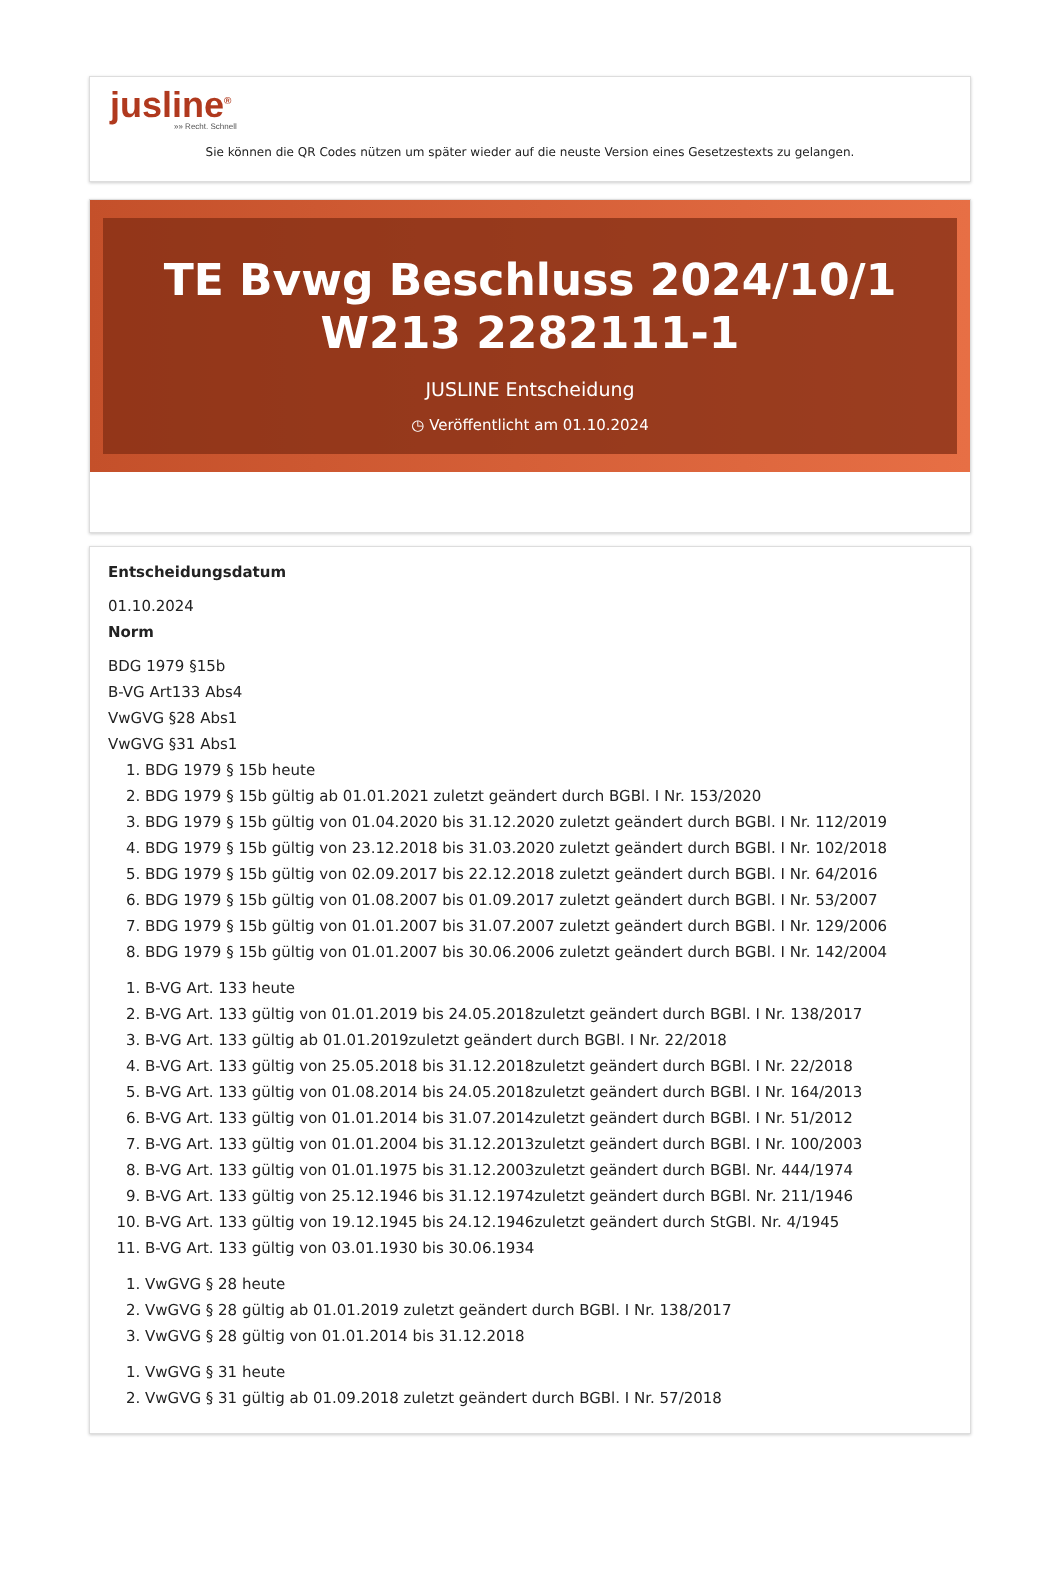jusline<sup>®</sup>
»» Recht. Schnell
Sie können die QR Codes nützen um später wieder auf die neuste Version eines Gesetzestexts zu gelangen.
TE Bvwg Beschluss 2024/10/1 W213 2282111-1
JUSLINE Entscheidung
◷ Veröffentlicht am 01.10.2024
Entscheidungsdatum
01.10.2024
Norm
BDG 1979 §15b
B-VG Art133 Abs4
VwGVG §28 Abs1
VwGVG §31 Abs1
1. BDG 1979 § 15b heute
2. BDG 1979 § 15b gültig ab 01.01.2021 zuletzt geändert durch BGBl. I Nr. 153/2020
3. BDG 1979 § 15b gültig von 01.04.2020 bis 31.12.2020 zuletzt geändert durch BGBl. I Nr. 112/2019
4. BDG 1979 § 15b gültig von 23.12.2018 bis 31.03.2020 zuletzt geändert durch BGBl. I Nr. 102/2018
5. BDG 1979 § 15b gültig von 02.09.2017 bis 22.12.2018 zuletzt geändert durch BGBl. I Nr. 64/2016
6. BDG 1979 § 15b gültig von 01.08.2007 bis 01.09.2017 zuletzt geändert durch BGBl. I Nr. 53/2007
7. BDG 1979 § 15b gültig von 01.01.2007 bis 31.07.2007 zuletzt geändert durch BGBl. I Nr. 129/2006
8. BDG 1979 § 15b gültig von 01.01.2007 bis 30.06.2006 zuletzt geändert durch BGBl. I Nr. 142/2004
1. B-VG Art. 133 heute
2. B-VG Art. 133 gültig von 01.01.2019 bis 24.05.2018zuletzt geändert durch BGBl. I Nr. 138/2017
3. B-VG Art. 133 gültig ab 01.01.2019zuletzt geändert durch BGBl. I Nr. 22/2018
4. B-VG Art. 133 gültig von 25.05.2018 bis 31.12.2018zuletzt geändert durch BGBl. I Nr. 22/2018
5. B-VG Art. 133 gültig von 01.08.2014 bis 24.05.2018zuletzt geändert durch BGBl. I Nr. 164/2013
6. B-VG Art. 133 gültig von 01.01.2014 bis 31.07.2014zuletzt geändert durch BGBl. I Nr. 51/2012
7. B-VG Art. 133 gültig von 01.01.2004 bis 31.12.2013zuletzt geändert durch BGBl. I Nr. 100/2003
8. B-VG Art. 133 gültig von 01.01.1975 bis 31.12.2003zuletzt geändert durch BGBl. Nr. 444/1974
9. B-VG Art. 133 gültig von 25.12.1946 bis 31.12.1974zuletzt geändert durch BGBl. Nr. 211/1946
10. B-VG Art. 133 gültig von 19.12.1945 bis 24.12.1946zuletzt geändert durch StGBl. Nr. 4/1945
11. B-VG Art. 133 gültig von 03.01.1930 bis 30.06.1934
1. VwGVG § 28 heute
2. VwGVG § 28 gültig ab 01.01.2019 zuletzt geändert durch BGBl. I Nr. 138/2017
3. VwGVG § 28 gültig von 01.01.2014 bis 31.12.2018
1. VwGVG § 31 heute
2. VwGVG § 31 gültig ab 01.09.2018 zuletzt geändert durch BGBl. I Nr. 57/2018